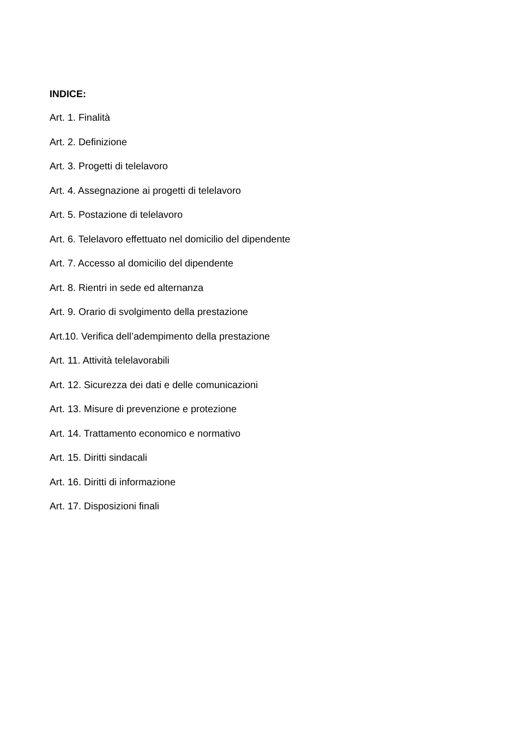INDICE:
Art. 1. Finalità
Art. 2. Definizione
Art. 3. Progetti di telelavoro
Art. 4. Assegnazione ai progetti di telelavoro
Art. 5. Postazione di telelavoro
Art. 6. Telelavoro effettuato nel domicilio del dipendente
Art. 7. Accesso al domicilio del dipendente
Art. 8. Rientri in sede ed alternanza
Art. 9. Orario di svolgimento della prestazione
Art.10. Verifica dell’adempimento della prestazione
Art. 11. Attività telelavorabili
Art. 12. Sicurezza dei dati e delle comunicazioni
Art. 13. Misure di prevenzione e protezione
Art. 14. Trattamento economico e normativo
Art. 15. Diritti sindacali
Art. 16. Diritti di informazione
Art. 17. Disposizioni finali